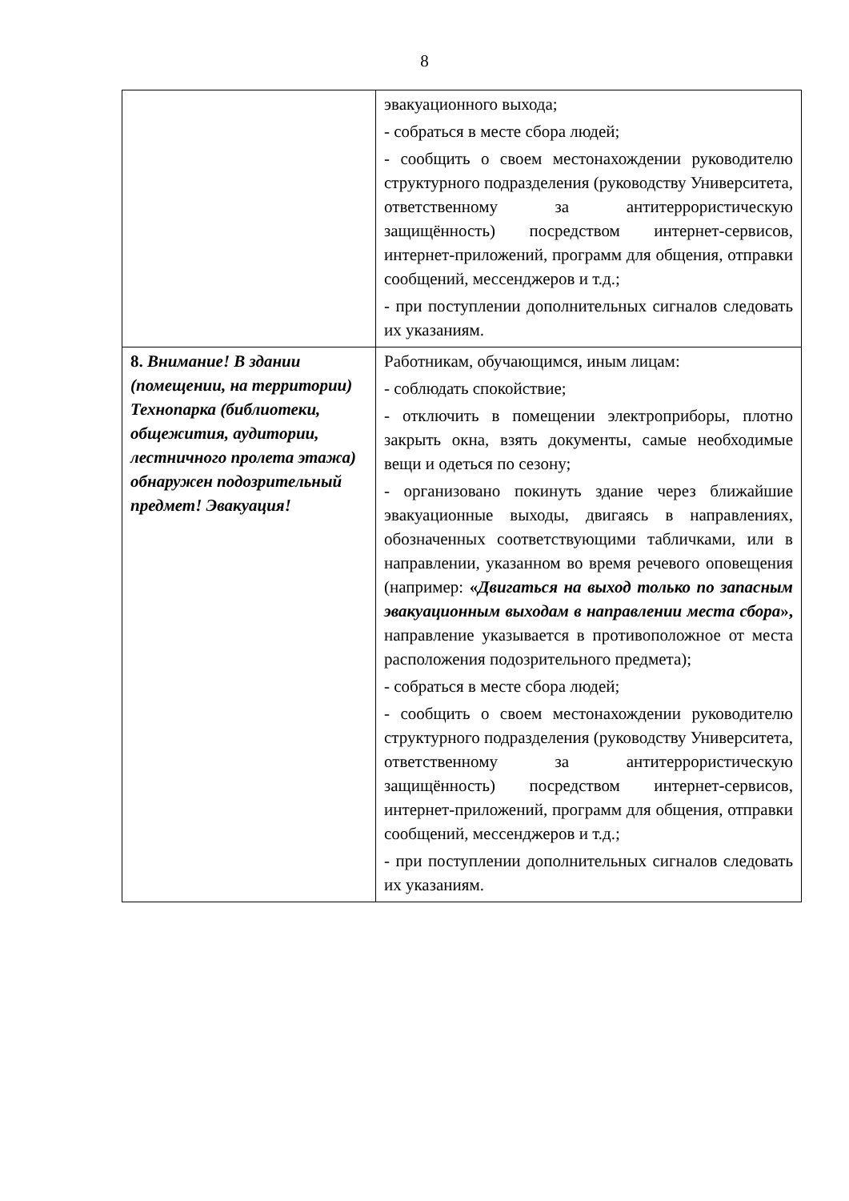8
| | эвакуационного выхода; - собраться в месте сбора людей; - сообщить о своем местонахождении руководителю структурного подразделения (руководству Университета, ответственному за антитеррористическую защищённость) посредством интернет-сервисов, интернет-приложений, программ для общения, отправки сообщений, мессенджеров и т.д.; - при поступлении дополнительных сигналов следовать их указаниям. |
| 8. Внимание! В здании (помещении, на территории) Технопарка (библиотеки, общежития, аудитории, лестничного пролета этажа) обнаружен подозрительный предмет! Эвакуация! | Работникам, обучающимся, иным лицам: - соблюдать спокойствие; - отключить в помещении электроприборы, плотно закрыть окна, взять документы, самые необходимые вещи и одеться по сезону; - организовано покинуть здание через ближайшие эвакуационные выходы, двигаясь в направлениях, обозначенных соответствующими табличками, или в направлении, указанном во время речевого оповещения (например: « Двигаться на выход только по запасным эвакуационным выходам в направлении места сбора », направление указывается в противоположное от места расположения подозрительного предмета); - собраться в месте сбора людей; - сообщить о своем местонахождении руководителю структурного подразделения (руководству Университета, ответственному за антитеррористическую защищённость) посредством интернет-сервисов, интернет-приложений, программ для общения, отправки сообщений, мессенджеров и т.д.; - при поступлении дополнительных сигналов следовать их указаниям. |